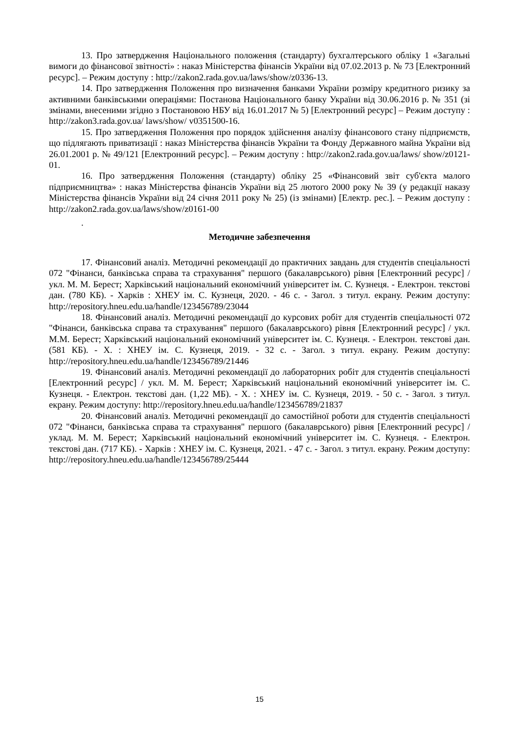13. Про затвердження Національного положення (стандарту) бухгалтерського обліку 1 «Загальні вимоги до фінансової звітності» : наказ Міністерства фінансів України від 07.02.2013 р. № 73 [Електронний ресурс]. – Режим доступу : http://zakon2.rada.gov.ua/laws/show/z0336-13.
14. Про затвердження Положення про визначення банками України розміру кредитного ризику за активними банківськими операціями: Постанова Національного банку України від 30.06.2016 р. № 351 (зі змінами, внесеними згідно з Постановою НБУ від 16.01.2017 № 5) [Електронний ресурс] – Режим доступу : http://zakon3.rada.gov.ua/ laws/show/ v0351500-16.
15. Про затвердження Положення про порядок здійснення аналізу фінансового стану підприємств, що підлягають приватизації : наказ Міністерства фінансів України та Фонду Державного майна України від 26.01.2001 р. № 49/121 [Електронний ресурс]. – Режим доступу : http://zakon2.rada.gov.ua/laws/ show/z0121-01.
16. Про затвердження Положення (стандарту) обліку 25 «Фінансовий звіт суб'єкта малого підприємництва» : наказ Міністерства фінансів України від 25 лютого 2000 року № 39 (у редакції наказу Міністерства фінансів України від 24 січня 2011 року № 25) (із змінами) [Електр. рес.]. – Режим доступу : http://zakon2.rada.gov.ua/laws/show/z0161-00
.
Методичне забезпечення
17. Фінансовий аналіз. Методичні рекомендації до практичних завдань для студентів спеціальності 072 "Фінанси, банківська справа та страхування" першого (бакалаврського) рівня [Електронний ресурс] / укл. М. М. Берест; Харківський національний економічний університет ім. С. Кузнеця. - Електрон. текстові дан. (780 КБ). - Харків : ХНЕУ ім. С. Кузнеця, 2020. - 46 с. - Загол. з титул. екрану. Режим доступу: http://repository.hneu.edu.ua/handle/123456789/23044
18. Фінансовий аналіз. Методичні рекомендації до курсових робіт для студентів спеціальності 072 "Фінанси, банківська справа та страхування" першого (бакалаврського) рівня [Електронний ресурс] / укл. М.М. Берест; Харківський національний економічний університет ім. С. Кузнеця. - Електрон. текстові дан. (581 КБ). - Х. : ХНЕУ ім. С. Кузнеця, 2019. - 32 с. - Загол. з титул. екрану. Режим доступу: http://repository.hneu.edu.ua/handle/123456789/21446
19. Фінансовий аналіз. Методичні рекомендації до лабораторних робіт для студентів спеціальності [Електронний ресурс] / укл. М. М. Берест; Харківський національний економічний університет ім. С. Кузнеця. - Електрон. текстові дан. (1,22 МБ). - Х. : ХНЕУ ім. С. Кузнеця, 2019. - 50 с. - Загол. з титул. екрану. Режим доступу: http://repository.hneu.edu.ua/handle/123456789/21837
20. Фінансовий аналіз. Методичні рекомендації до самостійної роботи для студентів спеціальності 072 "Фінанси, банківська справа та страхування" першого (бакалаврського) рівня [Електронний ресурс] / уклад. М. М. Берест; Харківський національний економічний університет ім. С. Кузнеця. - Електрон. текстові дан. (717 КБ). - Харків : ХНЕУ ім. С. Кузнеця, 2021. - 47 с. - Загол. з титул. екрану. Режим доступу: http://repository.hneu.edu.ua/handle/123456789/25444
15